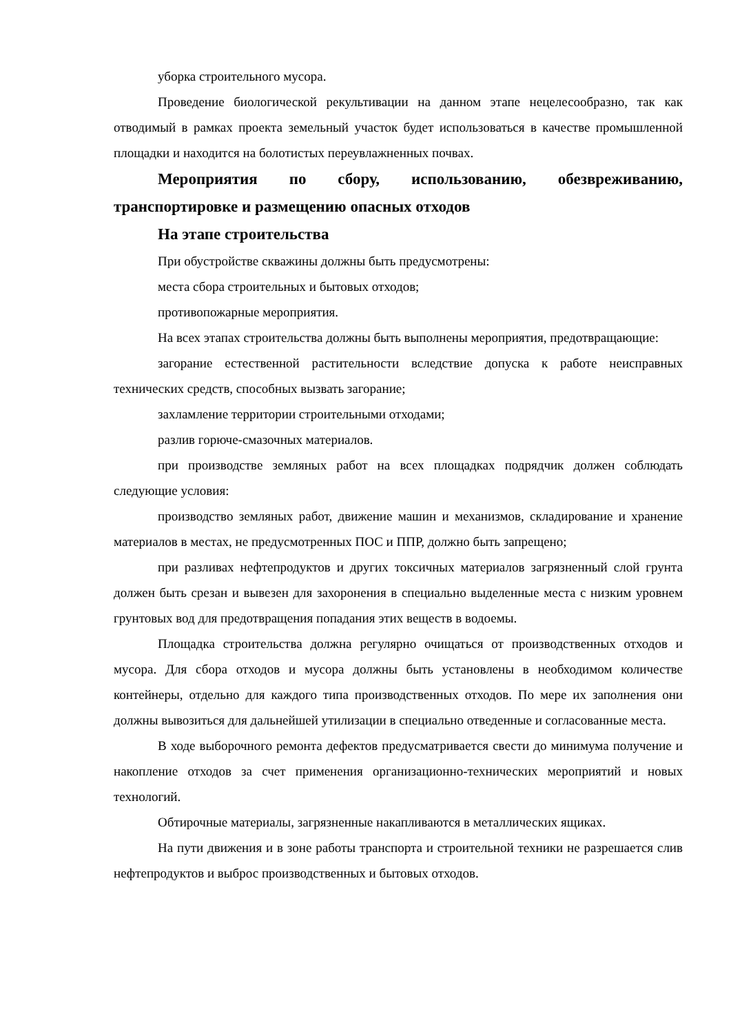уборка строительного мусора.
Проведение биологической рекультивации на данном этапе нецелесообразно, так как отводимый в рамках проекта земельный участок будет использоваться в качестве промышленной площадки и находится на болотистых переувлажненных почвах.
Мероприятия по сбору, использованию, обезвреживанию, транспортировке и размещению опасных отходов
На этапе строительства
При обустройстве скважины должны быть предусмотрены:
места сбора строительных и бытовых отходов;
противопожарные мероприятия.
На всех этапах строительства должны быть выполнены мероприятия, предотвращающие:
загорание естественной растительности вследствие допуска к работе неисправных технических средств, способных вызвать загорание;
захламление территории строительными отходами;
разлив горюче-смазочных материалов.
при производстве земляных работ на всех площадках подрядчик должен соблюдать следующие условия:
производство земляных работ, движение машин и механизмов, складирование и хранение материалов в местах, не предусмотренных ПОС и ППР, должно быть запрещено;
при разливах нефтепродуктов и других токсичных материалов загрязненный слой грунта должен быть срезан и вывезен для захоронения в специально выделенные места с низким уровнем грунтовых вод для предотвращения попадания этих веществ в водоемы.
Площадка строительства должна регулярно очищаться от производственных отходов и мусора. Для сбора отходов и мусора должны быть установлены в необходимом количестве контейнеры, отдельно для каждого типа производственных отходов. По мере их заполнения они должны вывозиться для дальнейшей утилизации в специально отведенные и согласованные места.
В ходе выборочного ремонта дефектов предусматривается свести до минимума получение и накопление отходов за счет применения организационно-технических мероприятий и новых технологий.
Обтирочные материалы, загрязненные накапливаются в металлических ящиках.
На пути движения и в зоне работы транспорта и строительной техники не разрешается слив нефтепродуктов и выброс производственных и бытовых отходов.